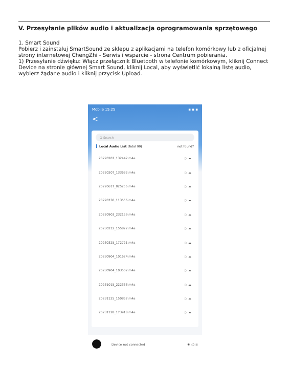V. Przesyłanie plików audio i aktualizacja oprogramowania sprzętowego
1. Smart Sound
Pobierz i zainstaluj SmartSound ze sklepu z aplikacjami na telefon komórkowy lub z oficjalnej strony internetowej ChengZhi - Serwis i wsparcie - strona Centrum pobierania.
1) Przesyłanie dźwięku: Włącz przełącznik Bluetooth w telefonie komórkowym, kliknij Connect Device na stronie głównej Smart Sound, kliknij Local, aby wyświetlić lokalną listę audio, wybierz żądane audio i kliknij przycisk Upload.
Mobile 15:25 ▪ ▪ ▪
<
Q Search
Local Audio List (Total 99) not found?
20220207_132442.m4a ▷ ☁
20220207_133632.m4a ▷ ☁
20220617_025256.m4a ▷ ☁
20220730_113556.m4a ▷ ☁
20220903_232159.m4a ▷ ☁
20230212_155822.m4a ▷ ☁
20230325_172721.m4a ▷ ☁
20230904_101624.m4a ▷ ☁
20230904_103502.m4a ▷ ☁
20231015_222338.m4a ▷ ☁
20231125_150857.m4a ▷ ☁
20231128_173918.m4a ▷ ☁
Device not connected ✺ ◁) ≡